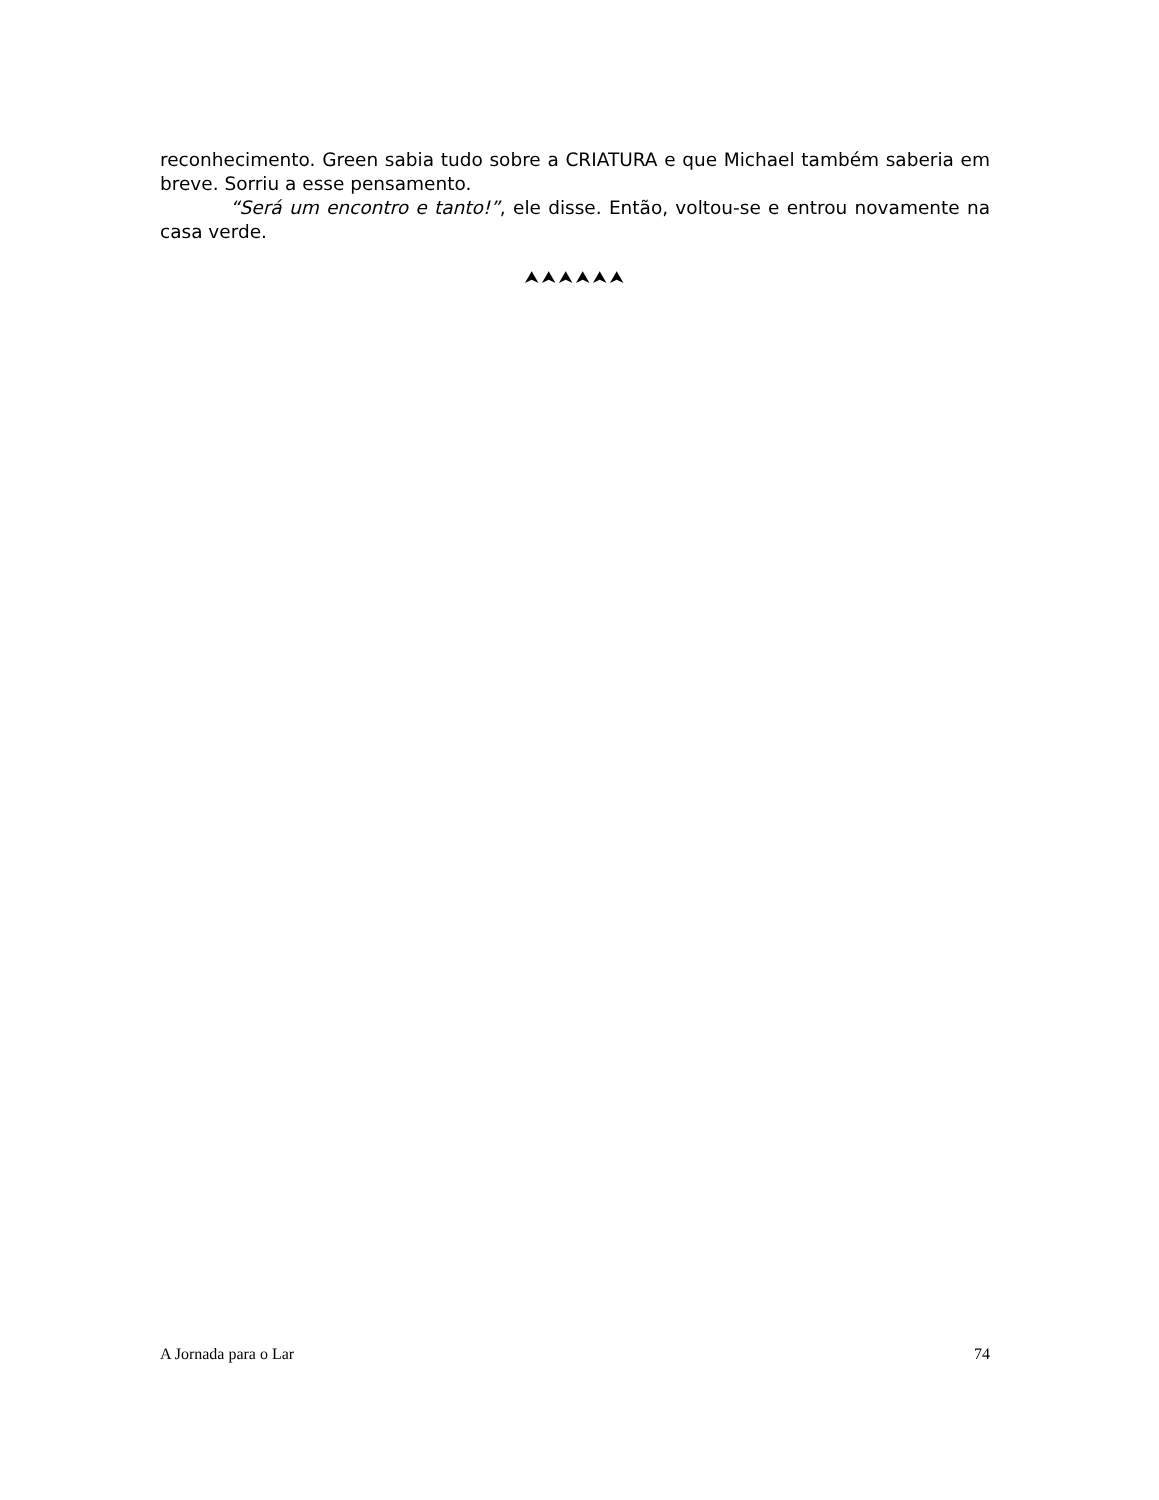reconhecimento. Green sabia tudo sobre a CRIATURA e que Michael também saberia em breve. Sorriu a esse pensamento.
“Será um encontro e tanto!”, ele disse. Então, voltou-se e entrou novamente na casa verde.
⮝⮝⮝⮝⮝⮝
A Jornada para o Lar 74